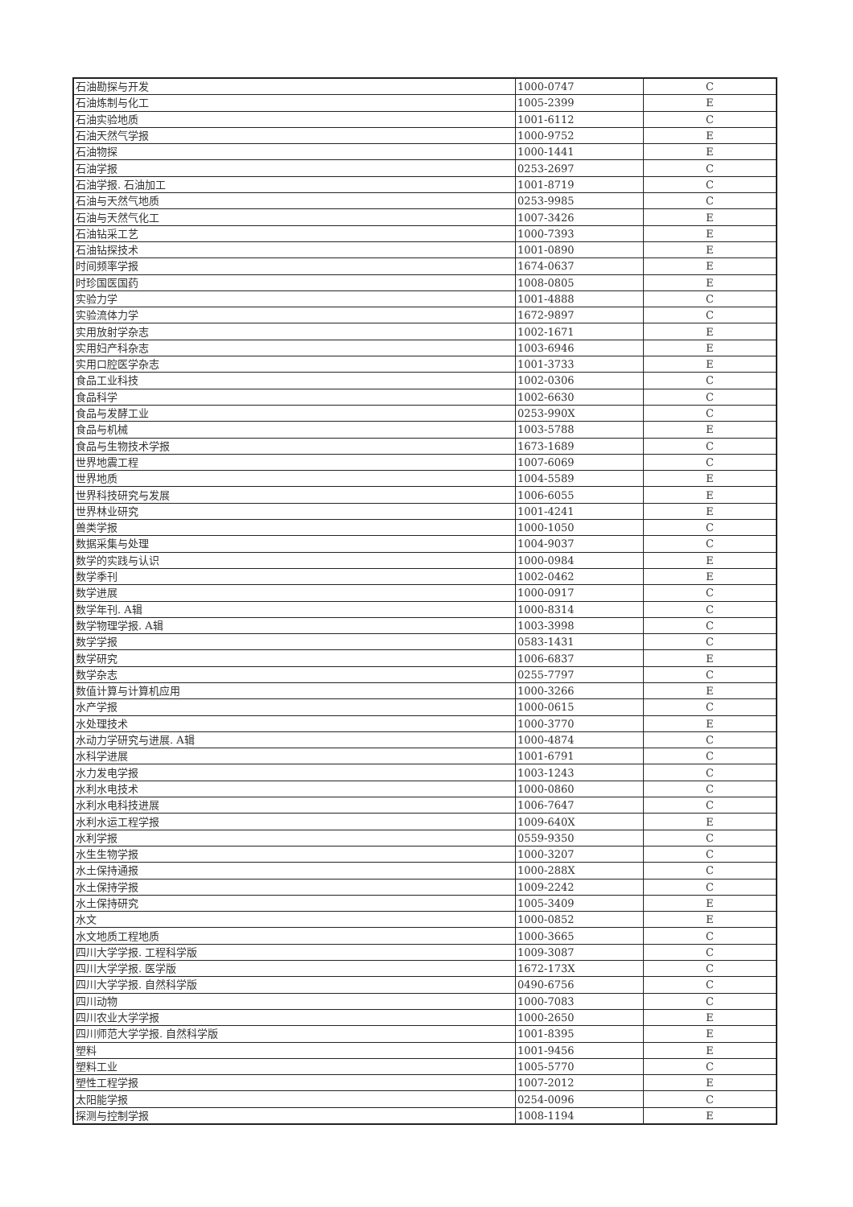| 石油勘探与开发 | 1000-0747 | C |
| 石油炼制与化工 | 1005-2399 | E |
| 石油实验地质 | 1001-6112 | C |
| 石油天然气学报 | 1000-9752 | E |
| 石油物探 | 1000-1441 | E |
| 石油学报 | 0253-2697 | C |
| 石油学报. 石油加工 | 1001-8719 | C |
| 石油与天然气地质 | 0253-9985 | C |
| 石油与天然气化工 | 1007-3426 | E |
| 石油钻采工艺 | 1000-7393 | E |
| 石油钻探技术 | 1001-0890 | E |
| 时间频率学报 | 1674-0637 | E |
| 时珍国医国药 | 1008-0805 | E |
| 实验力学 | 1001-4888 | C |
| 实验流体力学 | 1672-9897 | C |
| 实用放射学杂志 | 1002-1671 | E |
| 实用妇产科杂志 | 1003-6946 | E |
| 实用口腔医学杂志 | 1001-3733 | E |
| 食品工业科技 | 1002-0306 | C |
| 食品科学 | 1002-6630 | C |
| 食品与发酵工业 | 0253-990X | C |
| 食品与机械 | 1003-5788 | E |
| 食品与生物技术学报 | 1673-1689 | C |
| 世界地震工程 | 1007-6069 | C |
| 世界地质 | 1004-5589 | E |
| 世界科技研究与发展 | 1006-6055 | E |
| 世界林业研究 | 1001-4241 | E |
| 兽类学报 | 1000-1050 | C |
| 数据采集与处理 | 1004-9037 | C |
| 数学的实践与认识 | 1000-0984 | E |
| 数学季刊 | 1002-0462 | E |
| 数学进展 | 1000-0917 | C |
| 数学年刊. A辑 | 1000-8314 | C |
| 数学物理学报. A辑 | 1003-3998 | C |
| 数学学报 | 0583-1431 | C |
| 数学研究 | 1006-6837 | E |
| 数学杂志 | 0255-7797 | C |
| 数值计算与计算机应用 | 1000-3266 | E |
| 水产学报 | 1000-0615 | C |
| 水处理技术 | 1000-3770 | E |
| 水动力学研究与进展. A辑 | 1000-4874 | C |
| 水科学进展 | 1001-6791 | C |
| 水力发电学报 | 1003-1243 | C |
| 水利水电技术 | 1000-0860 | C |
| 水利水电科技进展 | 1006-7647 | C |
| 水利水运工程学报 | 1009-640X | E |
| 水利学报 | 0559-9350 | C |
| 水生生物学报 | 1000-3207 | C |
| 水土保持通报 | 1000-288X | C |
| 水土保持学报 | 1009-2242 | C |
| 水土保持研究 | 1005-3409 | E |
| 水文 | 1000-0852 | E |
| 水文地质工程地质 | 1000-3665 | C |
| 四川大学学报. 工程科学版 | 1009-3087 | C |
| 四川大学学报. 医学版 | 1672-173X | C |
| 四川大学学报. 自然科学版 | 0490-6756 | C |
| 四川动物 | 1000-7083 | C |
| 四川农业大学学报 | 1000-2650 | E |
| 四川师范大学学报. 自然科学版 | 1001-8395 | E |
| 塑料 | 1001-9456 | E |
| 塑料工业 | 1005-5770 | C |
| 塑性工程学报 | 1007-2012 | E |
| 太阳能学报 | 0254-0096 | C |
| 探测与控制学报 | 1008-1194 | E |